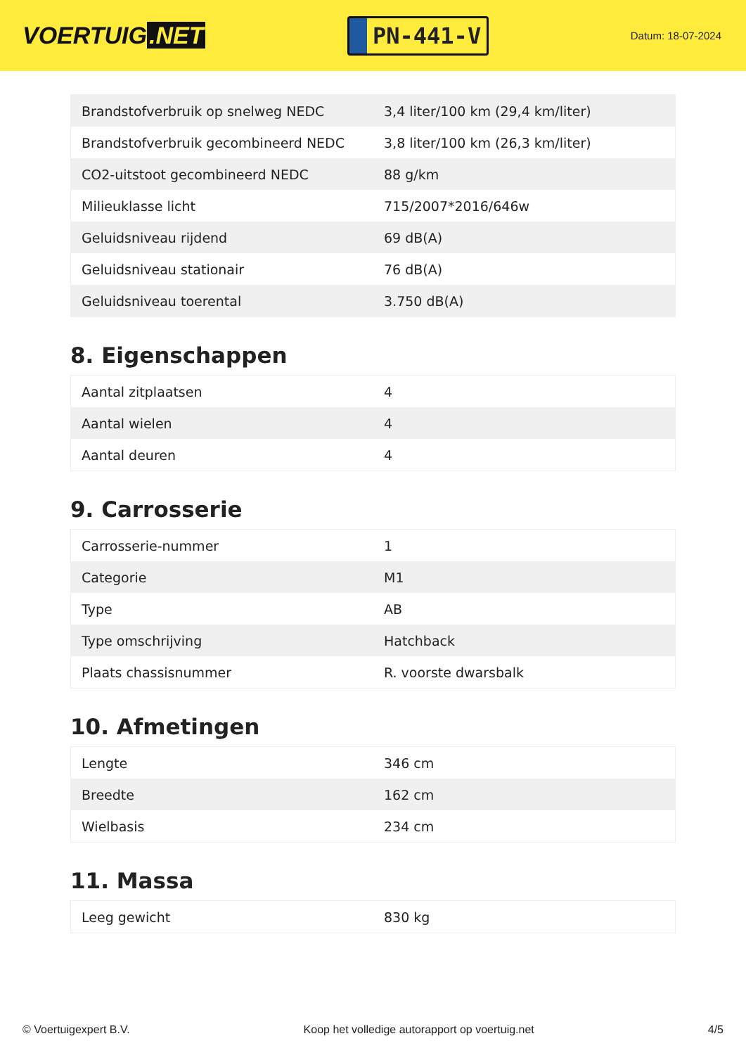VOERTUIG.NET
PN-441-V
Datum: 18-07-2024
| Brandstofverbruik op snelweg NEDC | 3,4 liter/100 km (29,4 km/liter) |
| Brandstofverbruik gecombineerd NEDC | 3,8 liter/100 km (26,3 km/liter) |
| CO2-uitstoot gecombineerd NEDC | 88 g/km |
| Milieuklasse licht | 715/2007*2016/646w |
| Geluidsniveau rijdend | 69 dB(A) |
| Geluidsniveau stationair | 76 dB(A) |
| Geluidsniveau toerental | 3.750 dB(A) |
8. Eigenschappen
| Aantal zitplaatsen | 4 |
| Aantal wielen | 4 |
| Aantal deuren | 4 |
9. Carrosserie
| Carrosserie-nummer | 1 |
| Categorie | M1 |
| Type | AB |
| Type omschrijving | Hatchback |
| Plaats chassisnummer | R. voorste dwarsbalk |
10. Afmetingen
| Lengte | 346 cm |
| Breedte | 162 cm |
| Wielbasis | 234 cm |
11. Massa
| Leeg gewicht | 830 kg |
© Voertuigexpert B.V. Koop het volledige autorapport op voertuig.net 4/5